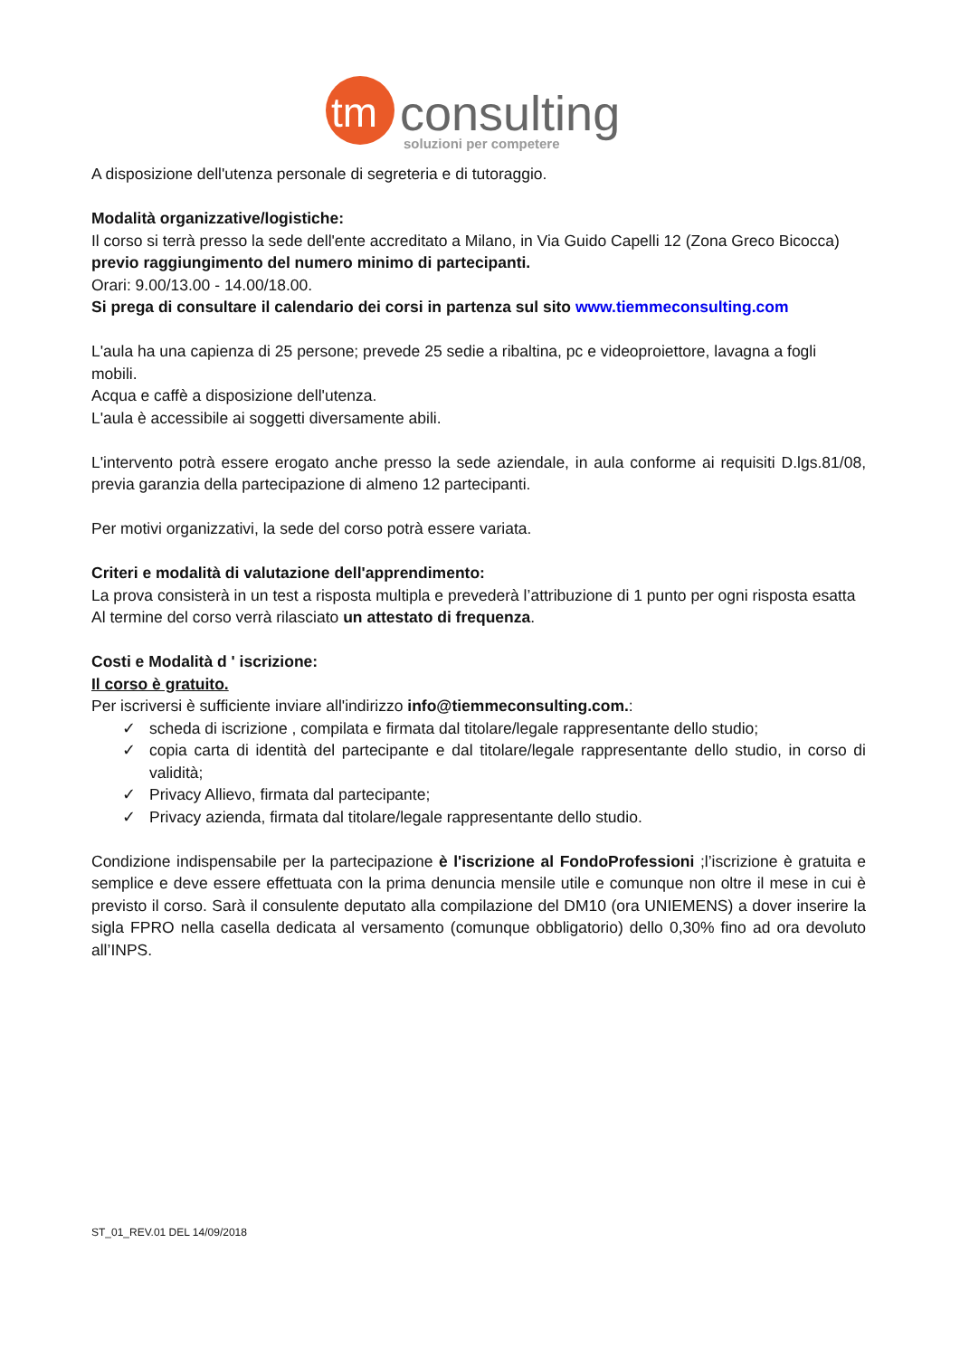tm
consulting
soluzioni per competere
A disposizione dell'utenza personale di segreteria e di tutoraggio.
Modalità organizzative/logistiche:
Il corso si terrà presso la sede dell'ente accreditato a Milano, in Via Guido Capelli 12 (Zona Greco Bicocca)
previo raggiungimento del numero minimo di partecipanti.
Orari: 9.00/13.00 - 14.00/18.00.
Si prega di consultare il calendario dei corsi in partenza sul sito www.tiemmeconsulting.com
L'aula ha una capienza di 25 persone; prevede 25 sedie a ribaltina, pc e videoproiettore, lavagna a fogli mobili.
Acqua e caffè a disposizione dell'utenza.
L'aula è accessibile ai soggetti diversamente abili.
L'intervento potrà essere erogato anche presso la sede aziendale, in aula conforme ai requisiti D.lgs.81/08, previa garanzia della partecipazione di almeno 12 partecipanti.
Per motivi organizzativi, la sede del corso potrà essere variata.
Criteri e modalità di valutazione dell'apprendimento:
La prova consisterà in un test a risposta multipla e prevederà l’attribuzione di 1 punto per ogni risposta esatta
Al termine del corso verrà rilasciato un attestato di frequenza.
Costi e Modalità d ' iscrizione:
Il corso è gratuito.
Per iscriversi è sufficiente inviare all'indirizzo info@tiemmeconsulting.com.:
✓ scheda di iscrizione , compilata e firmata dal titolare/legale rappresentante dello studio;
✓ copia carta di identità del partecipante e dal titolare/legale rappresentante dello studio, in corso di validità;
✓ Privacy Allievo, firmata dal partecipante;
✓ Privacy azienda, firmata dal titolare/legale rappresentante dello studio.
Condizione indispensabile per la partecipazione è l'iscrizione al FondoProfessioni ;l’iscrizione è gratuita e semplice e deve essere effettuata con la prima denuncia mensile utile e comunque non oltre il mese in cui è previsto il corso. Sarà il consulente deputato alla compilazione del DM10 (ora UNIEMENS) a dover inserire la sigla FPRO nella casella dedicata al versamento (comunque obbligatorio) dello 0,30% fino ad ora devoluto all’INPS.
ST_01_REV.01 DEL 14/09/2018